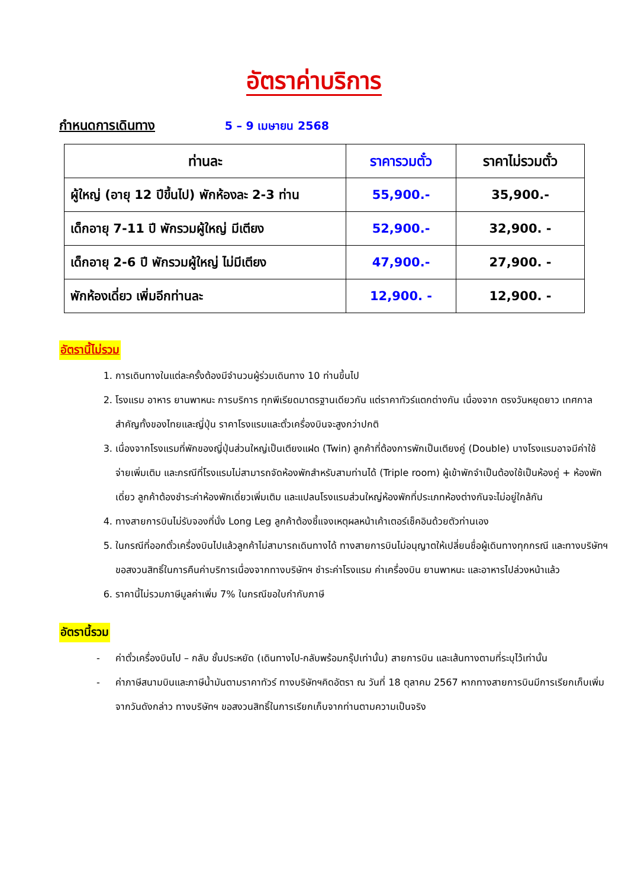อัตราค่าบริการ
กำหนดการเดินทาง 5 – 9 เมษายน 2568
| ท่านละ | ราคารวมตั๋ว | ราคาไม่รวมตั๋ว |
| --- | --- | --- |
| ผู้ใหญ่ (อายุ 12 ปีขึ้นไป) พักห้องละ 2-3 ท่าน | 55,900.- | 35,900.- |
| เด็กอายุ 7-11 ปี พักรวมผู้ใหญ่ มีเตียง | 52,900.- | 32,900. - |
| เด็กอายุ 2-6 ปี พักรวมผู้ใหญ่ ไม่มีเตียง | 47,900.- | 27,900. - |
| พักห้องเดี่ยว เพิ่มอีกท่านละ | 12,900. - | 12,900. - |
อัตรานี้ไม่รวม
1. การเดินทางในแต่ละครั้งต้องมีจำนวนผู้ร่วมเดินทาง 10 ท่านขึ้นไป
2. โรงแรม อาหาร ยานพาหนะ การบริการ ทุกพีเรียดมาตรฐานเดียวกัน แต่ราคาทัวร์แตกต่างกัน เนื่องจาก ตรงวันหยุดยาว เทศกาลสำคัญทั้งของไทยและญี่ปุ่น ราคาโรงแรมและตั๋วเครื่องบินจะสูงกว่าปกติ
3. เนื่องจากโรงแรมที่พักของญี่ปุ่นส่วนใหญ่เป็นเตียงแฝด (Twin) ลูกค้าที่ต้องการพักเป็นเตียงคู่ (Double) บางโรงแรมอาจมีค่าใช้จ่ายเพิ่มเติม และกรณีที่โรงแรมไม่สามารถจัดห้องพักสำหรับสามท่านได้ (Triple room) ผู้เข้าพักจำเป็นต้องใช้เป็นห้องคู่ + ห้องพักเดี่ยว ลูกค้าต้องชำระค่าห้องพักเดี่ยวเพิ่มเติม และแปลนโรงแรมส่วนใหญ่ห้องพักที่ประเภทห้องต่างกันจะไม่อยู่ใกล้กัน
4. ทางสายการบินไม่รับจองที่นั่ง Long Leg ลูกค้าต้องชี้แจงเหตุผลหน้าเค้าเตอร์เช็คอินด้วยตัวท่านเอง
5. ในกรณีที่ออกตั๋วเครื่องบินไปแล้วลูกค้าไม่สามารถเดินทางได้ ทางสายการบินไม่อนุญาตให้เปลี่ยนชื่อผู้เดินทางทุกกรณี และทางบริษัทฯ ขอสงวนสิทธิ์ในการคืนค่าบริการเนื่องจากทางบริษัทฯ ชำระค่าโรงแรม ค่าเครื่องบิน ยานพาหนะ และอาหารไปล่วงหน้าแล้ว
6. ราคานี้ไม่รวมภาษีมูลค่าเพิ่ม 7% ในกรณีขอใบกำกับภาษี
อัตรานี้รวม
- ค่าตั๋วเครื่องบินไป – กลับ ชั้นประหยัด (เดินทางไป-กลับพร้อมกรุ๊ปเท่านั้น) สายการบิน และเส้นทางตามที่ระบุไว้เท่านั้น
- ค่าภาษีสนามบินและภาษีน้ำมันตามราคาทัวร์ ทางบริษัทฯคิดอัตรา ณ วันที่ 18 ตุลาคม 2567 หากทางสายการบินมีการเรียกเก็บเพิ่มจากวันดังกล่าว ทางบริษัทฯ ขอสงวนสิทธิ์ในการเรียกเก็บจากท่านตามความเป็นจริง